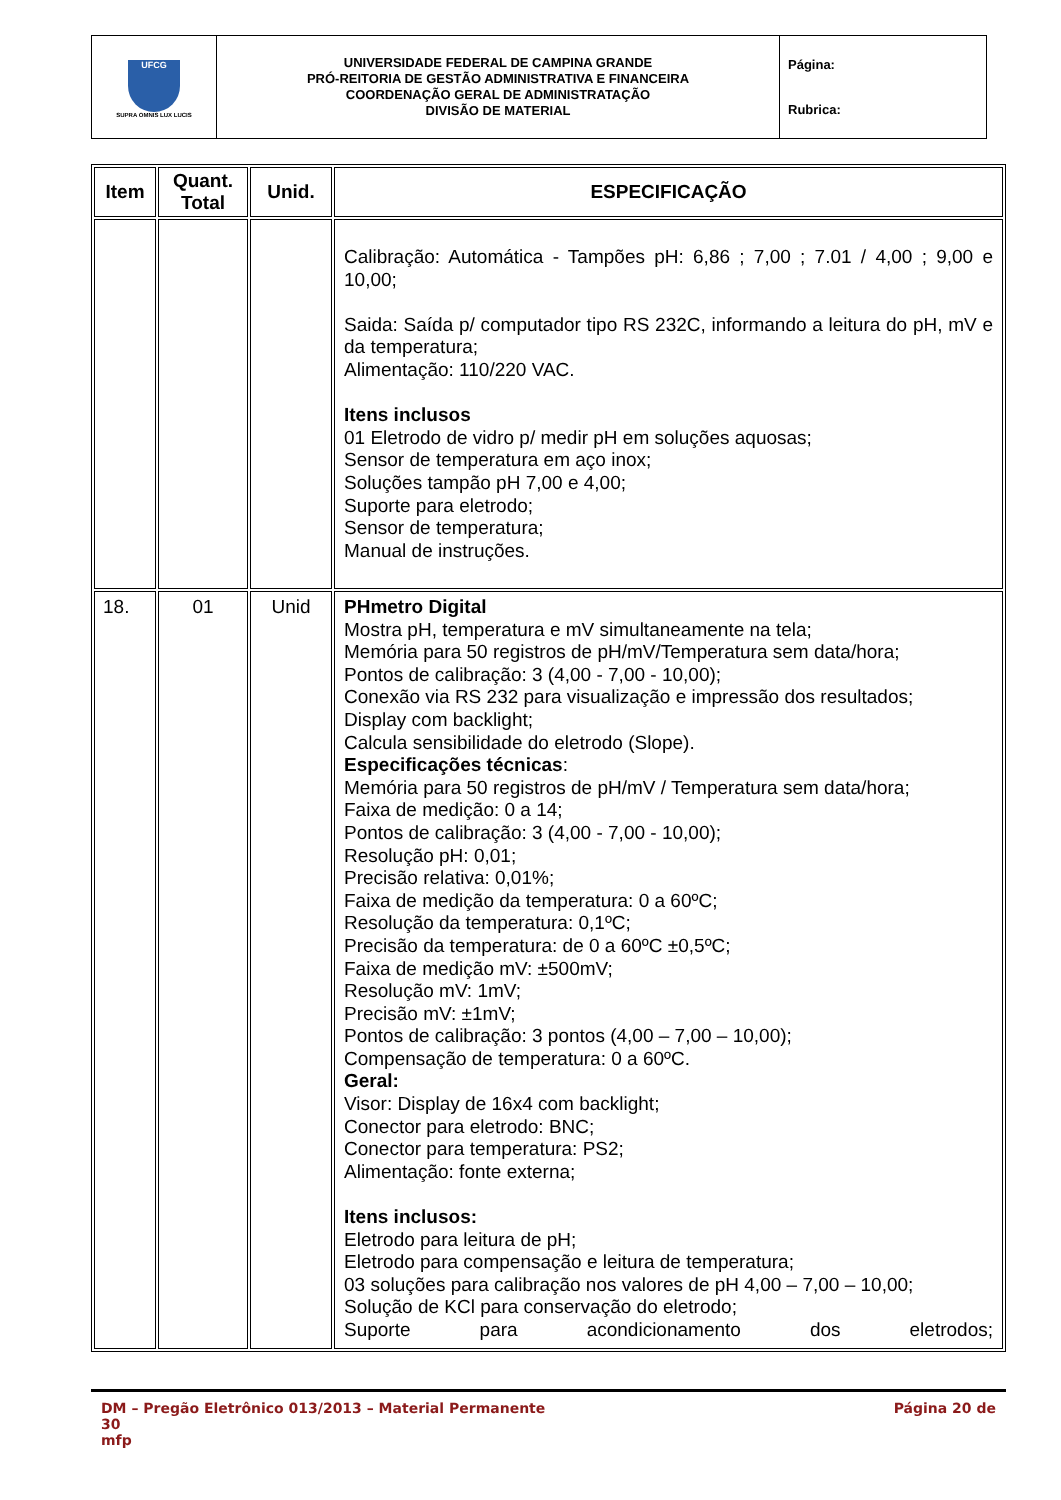| UFCG SUPRA OMNIS LUX LUCIS | UNIVERSIDADE FEDERAL DE CAMPINA GRANDE PRÓ-REITORIA DE GESTÃO ADMINISTRATIVA E FINANCEIRA COORDENAÇÃO GERAL DE ADMINISTRATAÇÃO DIVISÃO DE MATERIAL | Página: Rubrica: |
| Item | Quant. Total | Unid. | ESPECIFICAÇÃO |
| --- | --- | --- | --- |
| | | | Calibração: Automática - Tampões pH: 6,86 ; 7,00 ; 7.01 / 4,00 ; 9,00 e 10,00; Saida: Saída p/ computador tipo RS 232C, informando a leitura do pH, mV e da temperatura; Alimentação: 110/220 VAC. Itens inclusos 01 Eletrodo de vidro p/ medir pH em soluções aquosas; Sensor de temperatura em aço inox; Soluções tampão pH 7,00 e 4,00; Suporte para eletrodo; Sensor de temperatura; Manual de instruções. |
| 18. | 01 | Unid | PHmetro Digital Mostra pH, temperatura e mV simultaneamente na tela; Memória para 50 registros de pH/mV/Temperatura sem data/hora; Pontos de calibração: 3 (4,00 - 7,00 - 10,00); Conexão via RS 232 para visualização e impressão dos resultados; Display com backlight; Calcula sensibilidade do eletrodo (Slope). Especificações técnicas : Memória para 50 registros de pH/mV / Temperatura sem data/hora; Faixa de medição: 0 a 14; Pontos de calibração: 3 (4,00 - 7,00 - 10,00); Resolução pH: 0,01; Precisão relativa: 0,01%; Faixa de medição da temperatura: 0 a 60ºC; Resolução da temperatura: 0,1ºC; Precisão da temperatura: de 0 a 60ºC ±0,5ºC; Faixa de medição mV: ±500mV; Resolução mV: 1mV; Precisão mV: ±1mV; Pontos de calibração: 3 pontos (4,00 – 7,00 – 10,00); Compensação de temperatura: 0 a 60ºC. Geral: Visor: Display de 16x4 com backlight; Conector para eletrodo: BNC; Conector para temperatura: PS2; Alimentação: fonte externa; Itens inclusos: Eletrodo para leitura de pH; Eletrodo para compensação e leitura de temperatura; 03 soluções para calibração nos valores de pH 4,00 – 7,00 – 10,00; Solução de KCl para conservação do eletrodo; Suporte para acondicionamento dos eletrodos; |
DM – Pregão Eletrônico 013/2013 – Material Permanente Página 20 de
30
mfp